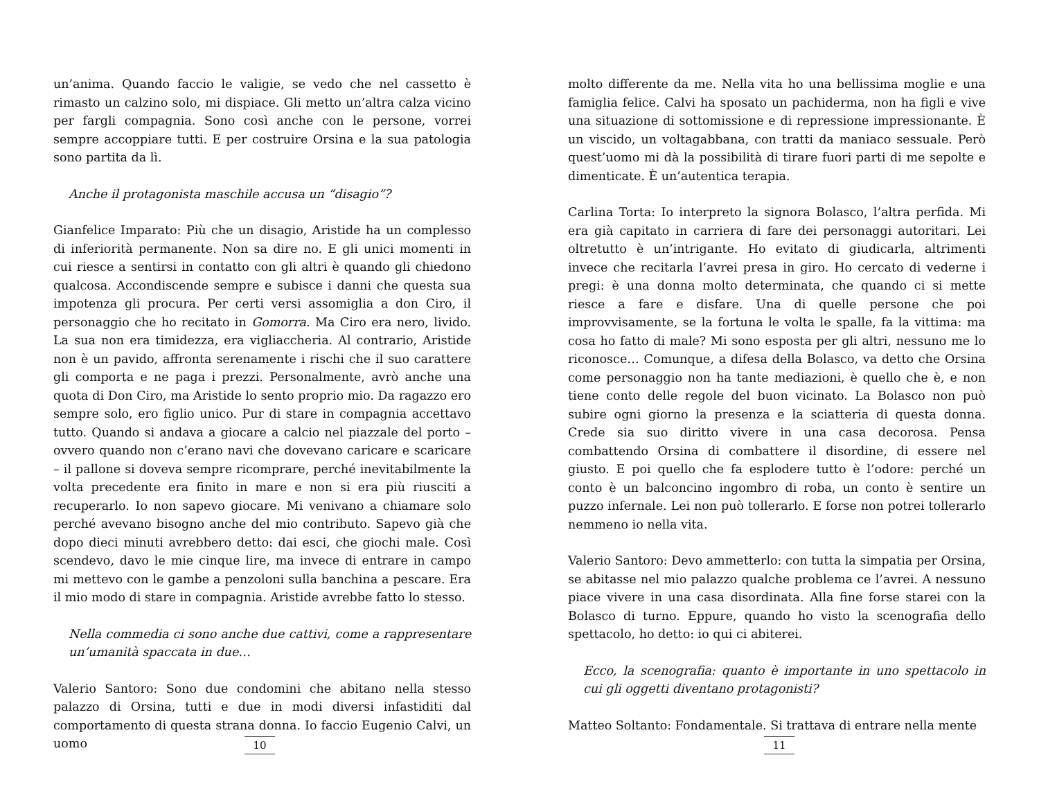un’anima. Quando faccio le valigie, se vedo che nel cassetto è rimasto un calzino solo, mi dispiace. Gli metto un’altra calza vicino per fargli compagnia. Sono così anche con le persone, vorrei sempre accoppiare tutti. E per costruire Orsina e la sua patologia sono partita da lì.
Anche il protagonista maschile accusa un “disagio”?
Gianfelice Imparato: Più che un disagio, Aristide ha un complesso di inferiorità permanente. Non sa dire no. E gli unici momenti in cui riesce a sentirsi in contatto con gli altri è quando gli chiedono qualcosa. Accondiscende sempre e subisce i danni che questa sua impotenza gli procura. Per certi versi assomiglia a don Ciro, il personaggio che ho recitato in Gomorra. Ma Ciro era nero, livido. La sua non era timidezza, era vigliaccheria. Al contrario, Aristide non è un pavido, affronta serenamente i rischi che il suo carattere gli comporta e ne paga i prezzi. Personalmente, avrò anche una quota di Don Ciro, ma Aristide lo sento proprio mio. Da ragazzo ero sempre solo, ero figlio unico. Pur di stare in compagnia accettavo tutto. Quando si andava a giocare a calcio nel piazzale del porto – ovvero quando non c’erano navi che dovevano caricare e scaricare – il pallone si doveva sempre ricomprare, perché inevitabilmente la volta precedente era finito in mare e non si era più riusciti a recuperarlo. Io non sapevo giocare. Mi venivano a chiamare solo perché avevano bisogno anche del mio contributo. Sapevo già che dopo dieci minuti avrebbero detto: dai esci, che giochi male. Così scendevo, davo le mie cinque lire, ma invece di entrare in campo mi mettevo con le gambe a penzoloni sulla banchina a pescare. Era il mio modo di stare in compagnia. Aristide avrebbe fatto lo stesso.
Nella commedia ci sono anche due cattivi, come a rappresentare un’umanità spaccata in due…
Valerio Santoro: Sono due condomini che abitano nella stesso palazzo di Orsina, tutti e due in modi diversi infastiditi dal comportamento di questa strana donna. Io faccio Eugenio Calvi, un uomo
10
molto differente da me. Nella vita ho una bellissima moglie e una famiglia felice. Calvi ha sposato un pachiderma, non ha figli e vive una situazione di sottomissione e di repressione impressionante. È un viscido, un voltagabbana, con tratti da maniaco sessuale. Però quest’uomo mi dà la possibilità di tirare fuori parti di me sepolte e dimenticate. È un’autentica terapia.
Carlina Torta: Io interpreto la signora Bolasco, l’altra perfida. Mi era già capitato in carriera di fare dei personaggi autoritari. Lei oltretutto è un’intrigante. Ho evitato di giudicarla, altrimenti invece che recitarla l’avrei presa in giro. Ho cercato di vederne i pregi: è una donna molto determinata, che quando ci si mette riesce a fare e disfare. Una di quelle persone che poi improvvisamente, se la fortuna le volta le spalle, fa la vittima: ma cosa ho fatto di male? Mi sono esposta per gli altri, nessuno me lo riconosce… Comunque, a difesa della Bolasco, va detto che Orsina come personaggio non ha tante mediazioni, è quello che è, e non tiene conto delle regole del buon vicinato. La Bolasco non può subire ogni giorno la presenza e la sciatteria di questa donna. Crede sia suo diritto vivere in una casa decorosa. Pensa combattendo Orsina di combattere il disordine, di essere nel giusto. E poi quello che fa esplodere tutto è l’odore: perché un conto è un balconcino ingombro di roba, un conto è sentire un puzzo infernale. Lei non può tollerarlo. E forse non potrei tollerarlo nemmeno io nella vita.
Valerio Santoro: Devo ammetterlo: con tutta la simpatia per Orsina, se abitasse nel mio palazzo qualche problema ce l’avrei. A nessuno piace vivere in una casa disordinata. Alla fine forse starei con la Bolasco di turno. Eppure, quando ho visto la scenografia dello spettacolo, ho detto: io qui ci abiterei.
Ecco, la scenografia: quanto è importante in uno spettacolo in cui gli oggetti diventano protagonisti?
Matteo Soltanto: Fondamentale. Si trattava di entrare nella mente
11